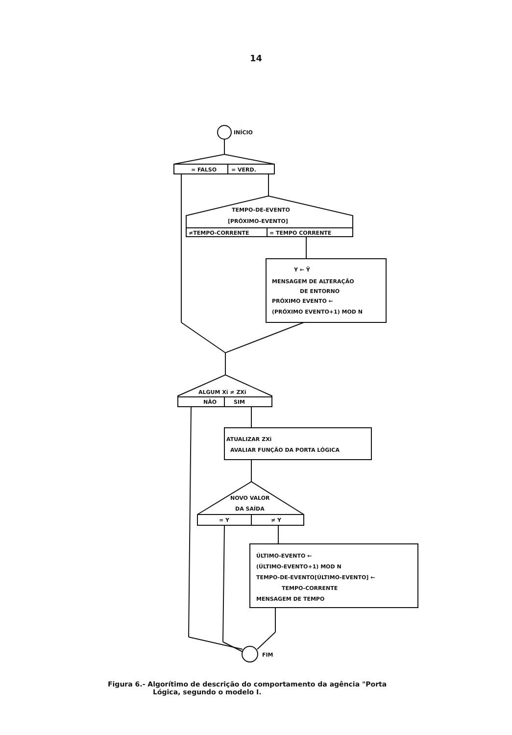14
INÍCIO
= FALSO
= VERD.
TEMPO-DE-EVENTO
[PRÓXIMO-EVENTO]
≠TEMPO-CORRENTE
= TEMPO CORRENTE
Y ← Ȳ
MENSAGEM DE ALTERAÇÃO
DE ENTORNO
PRÓXIMO EVENTO ←
(PRÓXIMO EVENTO+1) MOD N
ALGUM Xi ≠ ZXi
NÃO
SIM
ATUALIZAR ZXi
AVALIAR FUNÇÃO DA PORTA LÓGICA
NOVO VALOR
DA SAÍDA
= Y
≠ Y
ÚLTIMO-EVENTO ←
(ÚLTIMO-EVENTO+1) MOD N
TEMPO-DE-EVENTO[ÚLTIMO-EVENTO] ←
TEMPO-CORRENTE
MENSAGEM DE TEMPO
FIM
Figura 6.- Algorítimo de descrição do comportamento da agência "Porta
Lógica, segundo o modelo I.